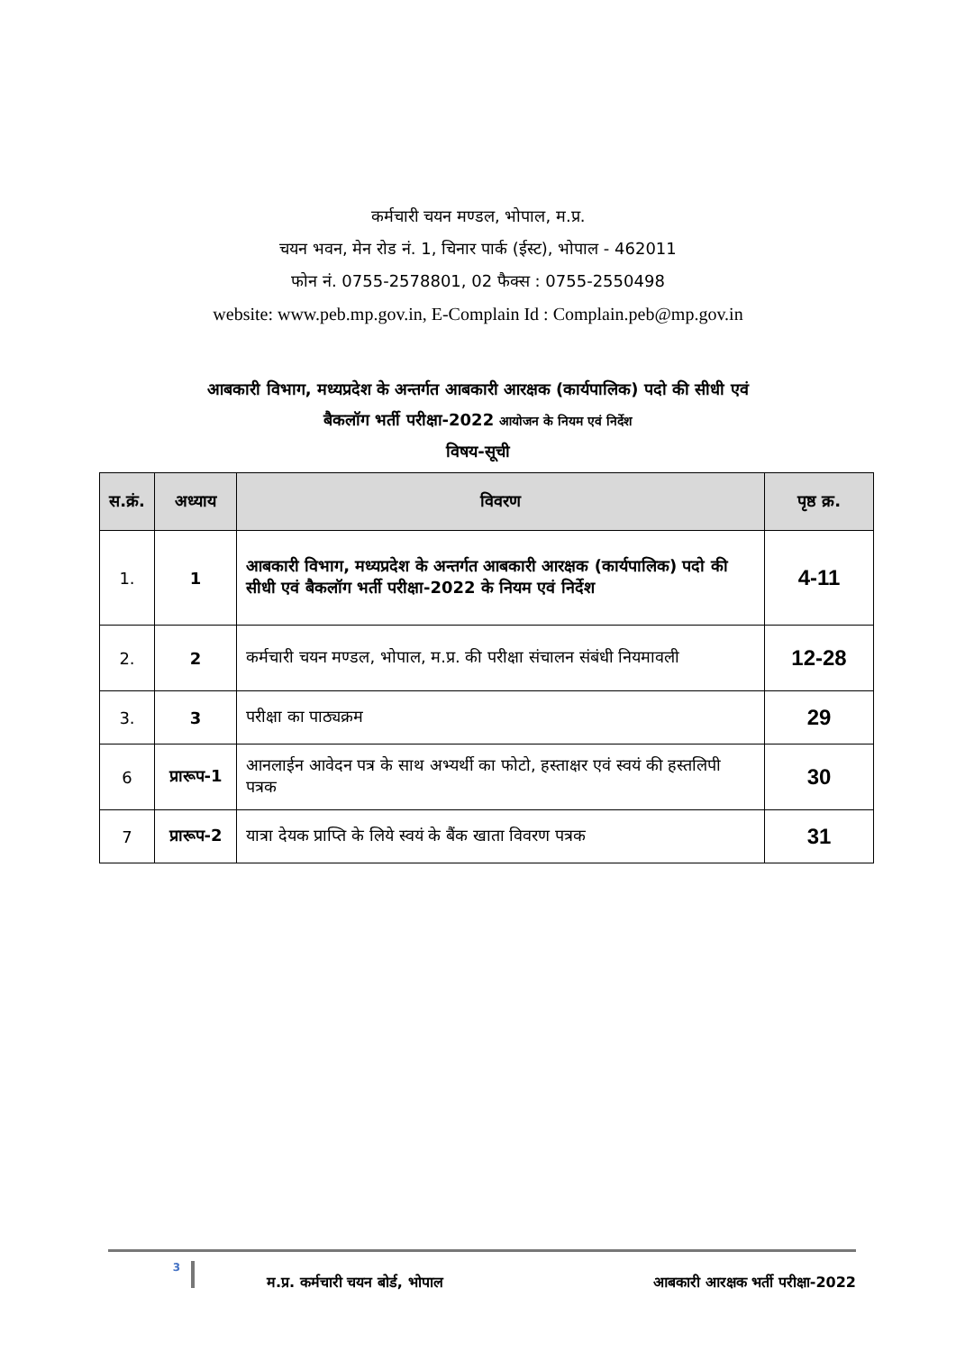कर्मचारी चयन मण्डल, भोपाल, म.प्र.
चयन भवन, मेन रोड नं. 1, चिनार पार्क (ईस्ट), भोपाल - 462011
फोन नं. 0755-2578801, 02 फैक्स : 0755-2550498
website: www.peb.mp.gov.in, E-Complain Id : Complain.peb@mp.gov.in
आबकारी विभाग, मध्यप्रदेश के अन्तर्गत आबकारी आरक्षक (कार्यपालिक) पदो की सीधी एवं
बैकलॉग भर्ती परीक्षा-2022 आयोजन के नियम एवं निर्देश
विषय-सूची
| स.क्रं. | अध्याय | विवरण | पृष्ठ क्र. |
| --- | --- | --- | --- |
| 1. | 1 | आबकारी विभाग, मध्यप्रदेश के अन्तर्गत आबकारी आरक्षक (कार्यपालिक) पदो की सीधी एवं बैकलॉग भर्ती परीक्षा-2022 के नियम एवं निर्देश | 4-11 |
| 2. | 2 | कर्मचारी चयन मण्डल, भोपाल, म.प्र. की परीक्षा संचालन संबंधी नियमावली | 12-28 |
| 3. | 3 | परीक्षा का पाठ्यक्रम | 29 |
| 6 | प्रारूप-1 | आनलाईन आवेदन पत्र के साथ अभ्यर्थी का फोटो, हस्ताक्षर एवं स्वयं की हस्तलिपी पत्रक | 30 |
| 7 | प्रारूप-2 | यात्रा देयक प्राप्ति के लिये स्वयं के बैंक खाता विवरण पत्रक | 31 |
3
म.प्र. कर्मचारी चयन बोर्ड, भोपाल
आबकारी आरक्षक भर्ती परीक्षा-2022